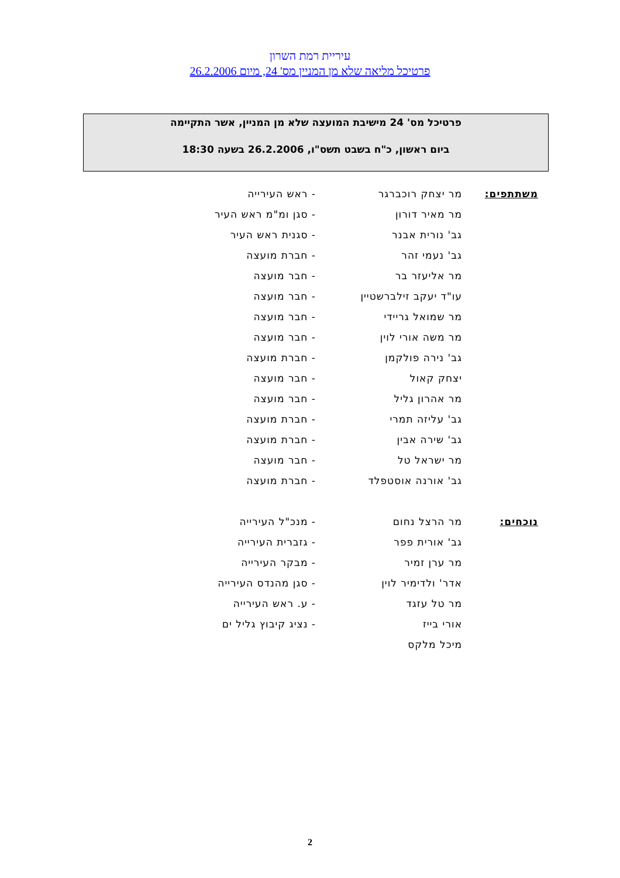עיריית רמת השרון
פרטיכל מליאה שלא מן המניין מס' 24, מיום 26.2.2006
פרטיכל מס' 24 מישיבת המועצה שלא מן המניין, אשר התקיימה
ביום ראשון, כ"ח בשבט תשס"ו, 26.2.2006 בשעה 18:30
| משתתפים: | מר יצחק רוכברגר | - ראש העירייה |
| | מר מאיר דורון | - סגן ומ"מ ראש העיר |
| | גב' נורית אבנר | - סגנית ראש העיר |
| | גב' נעמי זהר | - חברת מועצה |
| | מר אליעזר בר | - חבר מועצה |
| | עו"ד יעקב זילברשטיין | - חבר מועצה |
| | מר שמואל גריידי | - חבר מועצה |
| | מר משה אורי לוין | - חבר מועצה |
| | גב' נירה פולקמן | - חברת מועצה |
| | יצחק קאול | - חבר מועצה |
| | מר אהרון גליל | - חבר מועצה |
| | גב' עליזה תמרי | - חברת מועצה |
| | גב' שירה אבין | - חברת מועצה |
| | מר ישראל טל | - חבר מועצה |
| | גב' אורנה אוסטפלד | - חברת מועצה |
| נוכחים: | מר הרצל נחום | - מנכ"ל העירייה |
| | גב' אורית פפר | - גזברית העירייה |
| | מר ערן זמיר | - מבקר העירייה |
| | אדר' ולדימיר לוין | - סגן מהנדס העירייה |
| | מר טל עזגד | - ע. ראש העירייה |
| | אורי בייז | - נציג קיבוץ גליל ים |
| | מיכל מלקס | |
2